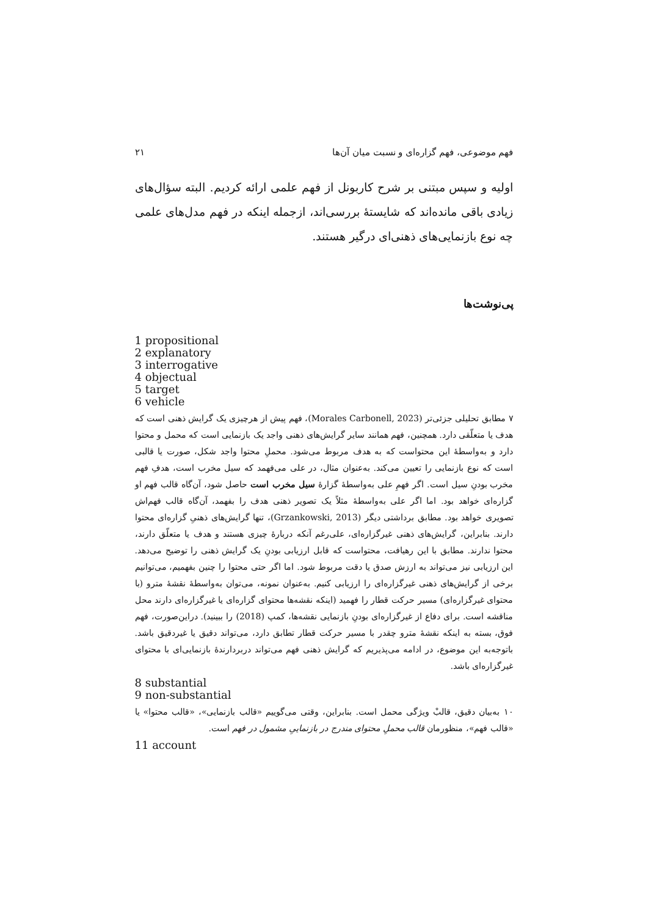فهم موضوعی، فهم گزاره‌ای و نسبت میان آن‌ها ۲۱
اولیه و سپس مبتنی بر شرح کاربونل از فهم علمی ارائه کردیم. البته سؤال‌های زیادی باقی مانده‌اند که شایستهٔ بررسی‌اند، ازجمله اینکه در فهم مدل‌های علمی چه نوع بازنمایی‌های ذهنی‌ای درگیر هستند.
پی‌نوشت‌ها
1 propositional
2 explanatory
3 interrogative
4 objectual
5 target
6 vehicle
۷ مطابق تحلیلی جزئی‌تر (Morales Carbonell, 2023)، فهم پیش از هرچیزی یک گرایش ذهنی است که هدف یا متعلّقی دارد. همچنین، فهم همانند سایر گرایش‌های ذهنی واجد یک بازنمایی است که محمل و محتوا دارد و به‌واسطهٔ این محتواست که به هدف مربوط می‌شود. محملِ محتوا واجد شکل، صورت یا قالبی است که نوع بازنمایی را تعیین می‌کند. به‌عنوان مثال، در علی می‌فهمد که سیل مخرب است، هدفِ فهم مخرب بودنِ سیل است. اگر فهمِ علی به‌واسطهٔ گزارهٔ سیل مخرب است حاصل شود، آن‌گاه قالب فهم او گزاره‌ای خواهد بود. اما اگر علی به‌واسطهٔ مثلاً یک تصویر ذهنی هدف را بفهمد، آن‌گاه قالب فهم‌اش تصویری خواهد بود. مطابق برداشتی دیگر (Grzankowski, 2013)، تنها گرایش‌های ذهنیِ گزاره‌ای محتوا دارند. بنابراین، گرایش‌های ذهنی غیرگزاره‌ای، علی‌رغم آنکه دربارهٔ چیزی هستند و هدف یا متعلّق دارند، محتوا ندارند. مطابق با این رهیافت، محتواست که قابل ارزیابی بودنِ یک گرایش ذهنی را توضیح می‌دهد. این ارزیابی نیز می‌تواند به ارزش صدق یا دقت مربوط شود. اما اگر حتی محتوا را چنین بفهمیم، می‌توانیم برخی از گرایش‌های ذهنی غیرگزاره‌ای را ارزیابی کنیم. به‌عنوان نمونه، می‌توان به‌واسطهٔ نقشهٔ مترو (با محتوای غیرگزاره‌ای) مسیر حرکت قطار را فهمید (اینکه نقشه‌ها محتوای گزاره‌ای یا غیرگزاره‌ای دارند محل مناقشه است. برای دفاع از غیرگزاره‌ای بودنِ بازنمایی نقشه‌ها، کمپ (2018) را ببینید). دراین‌صورت، فهم فوق، بسته به اینکه نقشهٔ مترو چقدر با مسیر حرکت قطار تطابق دارد، می‌تواند دقیق یا غیردقیق باشد. باتوجه‌به این موضوع، در ادامه می‌پذیریم که گرایش ذهنی فهم می‌تواند دربردارندهٔ بازنمایی‌ای با محتوای غیرگزاره‌ای باشد.
8 substantial
9 non-substantial
۱۰ به‌بیان دقیق، قالبْ ویژگی محمل است. بنابراین، وقتی می‌گوییم «قالب بازنمایی»، «قالب محتوا» یا «قالب فهم»، منظورمان قالب محملِ محتوای مندرج در بازنماییِ مشمول در فهم است.
11 account